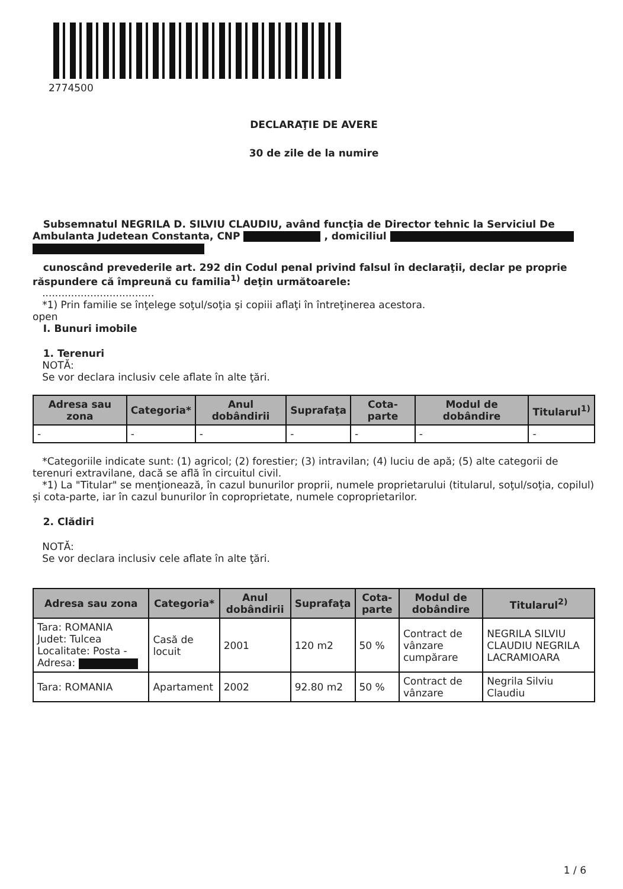2774500
DECLARAŢIE DE AVERE
30 de zile de la numire
Subsemnatul NEGRILA D. SILVIU CLAUDIU, având funcţia de Director tehnic la Serviciul De Ambulanta Judetean Constanta, CNP , domiciliul
cunoscând prevederile art. 292 din Codul penal privind falsul în declaraţii, declar pe proprie răspundere că împreună cu familia<sup>1)</sup> deţin următoarele:
...................................
*1) Prin familie se înţelege soţul/soţia şi copiii aflaţi în întreţinerea acestora.
open
I. Bunuri imobile
1. Terenuri
NOTĂ:
Se vor declara inclusiv cele aflate în alte ţări.
| Adresa sau zona | Categoria* | Anul dobândirii | Suprafaţa | Cota-parte | Modul de dobândire | Titularul<sup>1)</sup> |
| --- | --- | --- | --- | --- | --- | --- |
| - | - | - | - | - | - | - |
*Categoriile indicate sunt: (1) agricol; (2) forestier; (3) intravilan; (4) luciu de apă; (5) alte categorii de terenuri extravilane, dacă se află în circuitul civil.
*1) La "Titular" se menţionează, în cazul bunurilor proprii, numele proprietarului (titularul, soţul/soţia, copilul) și cota-parte, iar în cazul bunurilor în coproprietate, numele coproprietarilor.
2. Clădiri
NOTĂ:
Se vor declara inclusiv cele aflate în alte ţări.
| Adresa sau zona | Categoria* | Anul dobândirii | Suprafaţa | Cota-parte | Modul de dobândire | Titularul<sup>2)</sup> |
| --- | --- | --- | --- | --- | --- | --- |
| Tara: ROMANIA Judet: Tulcea Localitate: Posta - Adresa: | Casă de locuit | 2001 | 120 m2 | 50 % | Contract de vânzare cumpărare | NEGRILA SILVIU CLAUDIU NEGRILA LACRAMIOARA |
| Tara: ROMANIA | Apartament | 2002 | 92.80 m2 | 50 % | Contract de vânzare | Negrila Silviu Claudiu |
1 / 6